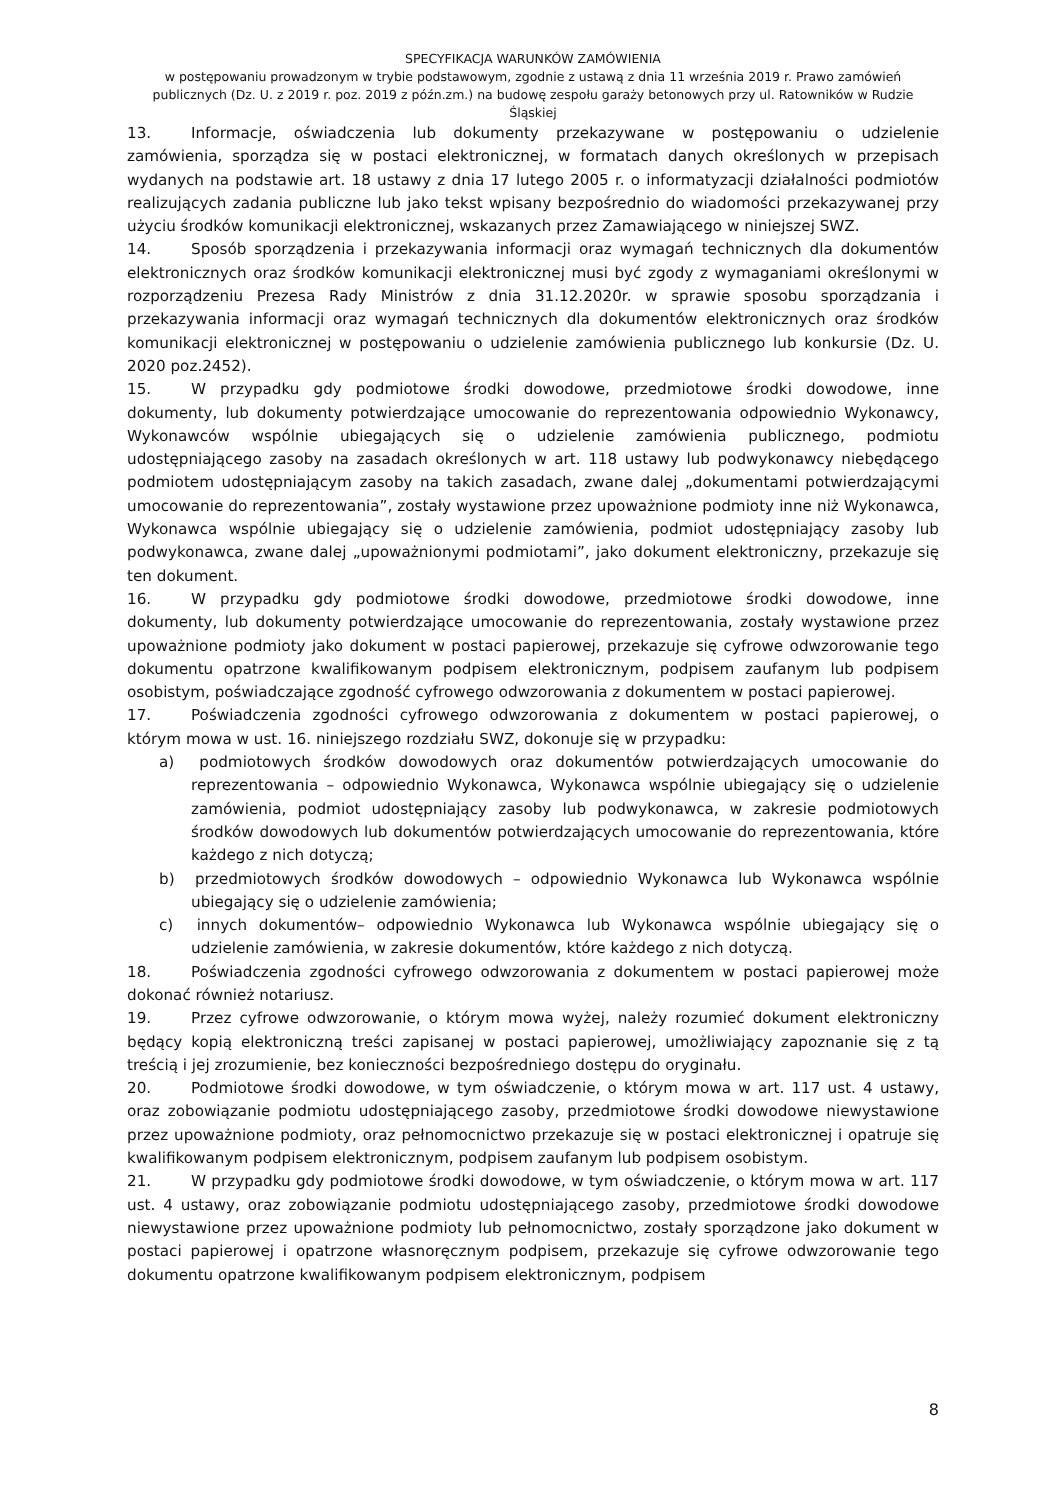SPECYFIKACJA WARUNKÓW ZAMÓWIENIA
w postępowaniu prowadzonym w trybie podstawowym, zgodnie z ustawą z dnia 11 września 2019 r. Prawo zamówień publicznych (Dz. U. z 2019 r. poz. 2019 z późn.zm.) na budowę zespołu garaży betonowych przy ul. Ratowników w Rudzie Śląskiej
13. Informacje, oświadczenia lub dokumenty przekazywane w postępowaniu o udzielenie zamówienia, sporządza się w postaci elektronicznej, w formatach danych określonych w przepisach wydanych na podstawie art. 18 ustawy z dnia 17 lutego 2005 r. o informatyzacji działalności podmiotów realizujących zadania publiczne lub jako tekst wpisany bezpośrednio do wiadomości przekazywanej przy użyciu środków komunikacji elektronicznej, wskazanych przez Zamawiającego w niniejszej SWZ.
14. Sposób sporządzenia i przekazywania informacji oraz wymagań technicznych dla dokumentów elektronicznych oraz środków komunikacji elektronicznej musi być zgody z wymaganiami określonymi w rozporządzeniu Prezesa Rady Ministrów z dnia 31.12.2020r. w sprawie sposobu sporządzania i przekazywania informacji oraz wymagań technicznych dla dokumentów elektronicznych oraz środków komunikacji elektronicznej w postępowaniu o udzielenie zamówienia publicznego lub konkursie (Dz. U. 2020 poz.2452).
15. W przypadku gdy podmiotowe środki dowodowe, przedmiotowe środki dowodowe, inne dokumenty, lub dokumenty potwierdzające umocowanie do reprezentowania odpowiednio Wykonawcy, Wykonawców wspólnie ubiegających się o udzielenie zamówienia publicznego, podmiotu udostępniającego zasoby na zasadach określonych w art. 118 ustawy lub podwykonawcy niebędącego podmiotem udostępniającym zasoby na takich zasadach, zwane dalej „dokumentami potwierdzającymi umocowanie do reprezentowania”, zostały wystawione przez upoważnione podmioty inne niż Wykonawca, Wykonawca wspólnie ubiegający się o udzielenie zamówienia, podmiot udostępniający zasoby lub podwykonawca, zwane dalej „upoważnionymi podmiotami”, jako dokument elektroniczny, przekazuje się ten dokument.
16. W przypadku gdy podmiotowe środki dowodowe, przedmiotowe środki dowodowe, inne dokumenty, lub dokumenty potwierdzające umocowanie do reprezentowania, zostały wystawione przez upoważnione podmioty jako dokument w postaci papierowej, przekazuje się cyfrowe odwzorowanie tego dokumentu opatrzone kwalifikowanym podpisem elektronicznym, podpisem zaufanym lub podpisem osobistym, poświadczające zgodność cyfrowego odwzorowania z dokumentem w postaci papierowej.
17. Poświadczenia zgodności cyfrowego odwzorowania z dokumentem w postaci papierowej, o którym mowa w ust. 16. niniejszego rozdziału SWZ, dokonuje się w przypadku:
a) podmiotowych środków dowodowych oraz dokumentów potwierdzających umocowanie do reprezentowania – odpowiednio Wykonawca, Wykonawca wspólnie ubiegający się o udzielenie zamówienia, podmiot udostępniający zasoby lub podwykonawca, w zakresie podmiotowych środków dowodowych lub dokumentów potwierdzających umocowanie do reprezentowania, które każdego z nich dotyczą;
b) przedmiotowych środków dowodowych – odpowiednio Wykonawca lub Wykonawca wspólnie ubiegający się o udzielenie zamówienia;
c) innych dokumentów– odpowiednio Wykonawca lub Wykonawca wspólnie ubiegający się o udzielenie zamówienia, w zakresie dokumentów, które każdego z nich dotyczą.
18. Poświadczenia zgodności cyfrowego odwzorowania z dokumentem w postaci papierowej może dokonać również notariusz.
19. Przez cyfrowe odwzorowanie, o którym mowa wyżej, należy rozumieć dokument elektroniczny będący kopią elektroniczną treści zapisanej w postaci papierowej, umożliwiający zapoznanie się z tą treścią i jej zrozumienie, bez konieczności bezpośredniego dostępu do oryginału.
20. Podmiotowe środki dowodowe, w tym oświadczenie, o którym mowa w art. 117 ust. 4 ustawy, oraz zobowiązanie podmiotu udostępniającego zasoby, przedmiotowe środki dowodowe niewystawione przez upoważnione podmioty, oraz pełnomocnictwo przekazuje się w postaci elektronicznej i opatruje się kwalifikowanym podpisem elektronicznym, podpisem zaufanym lub podpisem osobistym.
21. W przypadku gdy podmiotowe środki dowodowe, w tym oświadczenie, o którym mowa w art. 117 ust. 4 ustawy, oraz zobowiązanie podmiotu udostępniającego zasoby, przedmiotowe środki dowodowe niewystawione przez upoważnione podmioty lub pełnomocnictwo, zostały sporządzone jako dokument w postaci papierowej i opatrzone własnoręcznym podpisem, przekazuje się cyfrowe odwzorowanie tego dokumentu opatrzone kwalifikowanym podpisem elektronicznym, podpisem
8